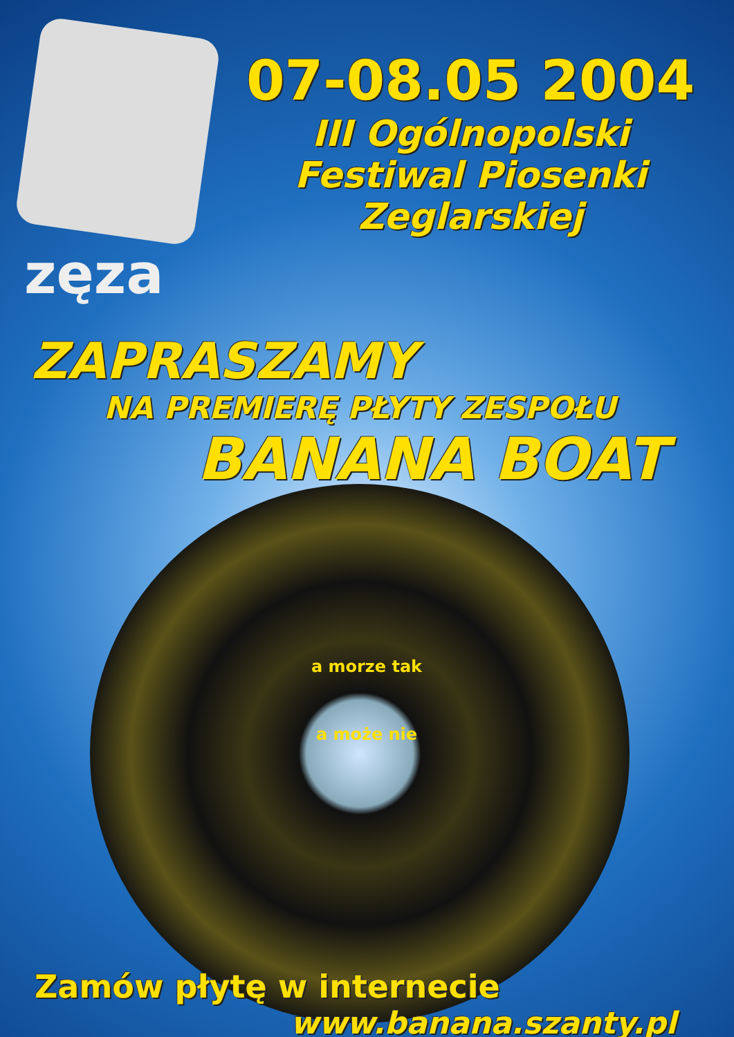zęza
07-08.05 2004
III Ogólnopolski
Festiwal Piosenki
Zeglarskiej
ZAPRASZAMY
NA PREMIERĘ PŁYTY ZESPOŁU
BANANA BOAT
a morze tak
a może nie
Zamów płytę w internecie
www.banana.szanty.pl